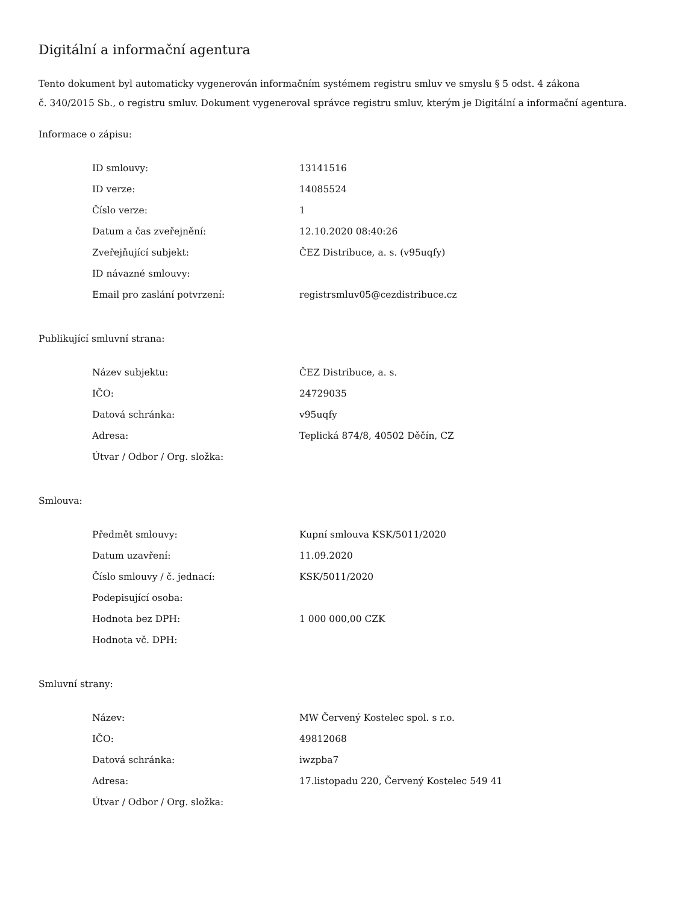Digitální a informační agentura
Tento dokument byl automaticky vygenerován informačním systémem registru smluv ve smyslu § 5 odst. 4 zákona
č. 340/2015 Sb., o registru smluv. Dokument vygeneroval správce registru smluv, kterým je Digitální a informační agentura.
Informace o zápisu:
| ID smlouvy: | 13141516 |
| ID verze: | 14085524 |
| Číslo verze: | 1 |
| Datum a čas zveřejnění: | 12.10.2020 08:40:26 |
| Zveřejňující subjekt: | ČEZ Distribuce, a. s. (v95uqfy) |
| ID návazné smlouvy: | |
| Email pro zaslání potvrzení: | registrsmluv05@cezdistribuce.cz |
Publikující smluvní strana:
| Název subjektu: | ČEZ Distribuce, a. s. |
| IČO: | 24729035 |
| Datová schránka: | v95uqfy |
| Adresa: | Teplická 874/8, 40502 Děčín, CZ |
| Útvar / Odbor / Org. složka: | |
Smlouva:
| Předmět smlouvy: | Kupní smlouva KSK/5011/2020 |
| Datum uzavření: | 11.09.2020 |
| Číslo smlouvy / č. jednací: | KSK/5011/2020 |
| Podepisující osoba: | |
| Hodnota bez DPH: | 1 000 000,00 CZK |
| Hodnota vč. DPH: | |
Smluvní strany:
| Název: | MW Červený Kostelec spol. s r.o. |
| IČO: | 49812068 |
| Datová schránka: | iwzpba7 |
| Adresa: | 17.listopadu 220, Červený Kostelec 549 41 |
| Útvar / Odbor / Org. složka: | |